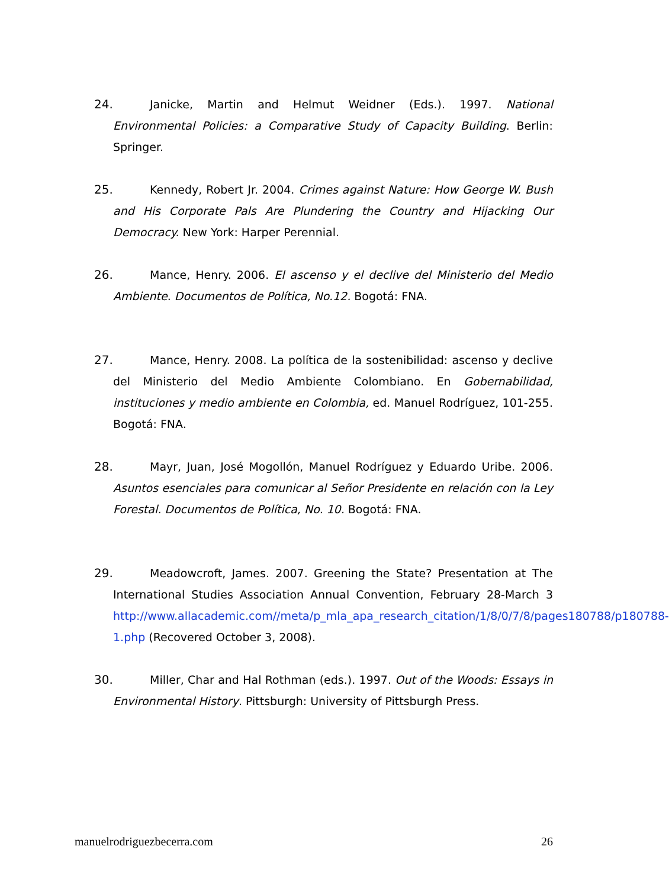24. Janicke, Martin and Helmut Weidner (Eds.). 1997. National Environmental Policies: a Comparative Study of Capacity Building. Berlin: Springer.
25. Kennedy, Robert Jr. 2004. Crimes against Nature: How George W. Bush and His Corporate Pals Are Plundering the Country and Hijacking Our Democracy. New York: Harper Perennial.
26. Mance, Henry. 2006. El ascenso y el declive del Ministerio del Medio Ambiente. Documentos de Política, No.12. Bogotá: FNA.
27. Mance, Henry. 2008. La política de la sostenibilidad: ascenso y declive del Ministerio del Medio Ambiente Colombiano. En Gobernabilidad, instituciones y medio ambiente en Colombia, ed. Manuel Rodríguez, 101-255. Bogotá: FNA.
28. Mayr, Juan, José Mogollón, Manuel Rodríguez y Eduardo Uribe. 2006. Asuntos esenciales para comunicar al Señor Presidente en relación con la Ley Forestal. Documentos de Política, No. 10. Bogotá: FNA.
29. Meadowcroft, James. 2007. Greening the State? Presentation at The International Studies Association Annual Convention, February 28-March 3 http://www.allacademic.com//meta/p_mla_apa_research_citation/1/8/0/7/8/pages180788/p180788-1.php (Recovered October 3, 2008).
30. Miller, Char and Hal Rothman (eds.). 1997. Out of the Woods: Essays in Environmental History. Pittsburgh: University of Pittsburgh Press.
manuelrodriguezbecerra.com 26